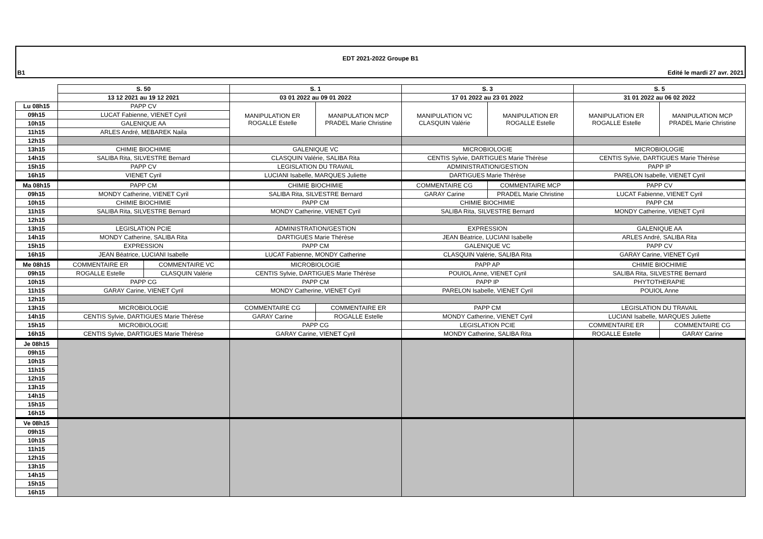EDT 2021-2022 Groupe B1
B1 Edité le mardi 27 avr. 2021
| | S. 50 | | S. 1 | | S. 3 | | S. 5 | |
| | 13 12 2021 au 19 12 2021 | | 03 01 2022 au 09 01 2022 | | 17 01 2022 au 23 01 2022 | | 31 01 2022 au 06 02 2022 | |
| Lu 08h15 | PAPP CV | | MANIPULATION ER ROGALLE Estelle | MANIPULATION MCP PRADEL Marie Christine | MANIPULATION VC CLASQUIN Valérie | MANIPULATION ER ROGALLE Estelle | MANIPULATION ER ROGALLE Estelle | MANIPULATION MCP PRADEL Marie Christine |
| 09h15 | LUCAT Fabienne, VIENET Cyril | | | | | | | |
| 10h15 | GALENIQUE AA | | | | | | | |
| 11h15 | ARLES André, MEBAREK Naila | | | | | | | |
| 12h15 | | | | | | | | |
| 13h15 | CHIMIE BIOCHIMIE | | GALENIQUE VC | | MICROBIOLOGIE | | MICROBIOLOGIE | |
| 14h15 | SALIBA Rita, SILVESTRE Bernard | | CLASQUIN Valérie, SALIBA Rita | | CENTIS Sylvie, DARTIGUES Marie Thérèse | | CENTIS Sylvie, DARTIGUES Marie Thérèse | |
| 15h15 | PAPP CV | | LEGISLATION DU TRAVAIL | | ADMINISTRATION/GESTION | | PAPP IP | |
| 16h15 | VIENET Cyril | | LUCIANI Isabelle, MARQUES Juliette | | DARTIGUES Marie Thérèse | | PARELON Isabelle, VIENET Cyril | |
| Ma 08h15 | PAPP CM | | CHIMIE BIOCHIMIE | | COMMENTAIRE CG | COMMENTAIRE MCP | PAPP CV | |
| 09h15 | MONDY Catherine, VIENET Cyril | | SALIBA Rita, SILVESTRE Bernard | | GARAY Carine | PRADEL Marie Christine | LUCAT Fabienne, VIENET Cyril | |
| 10h15 | CHIMIE BIOCHIMIE | | PAPP CM | | CHIMIE BIOCHIMIE | | PAPP CM | |
| 11h15 | SALIBA Rita, SILVESTRE Bernard | | MONDY Catherine, VIENET Cyril | | SALIBA Rita, SILVESTRE Bernard | | MONDY Catherine, VIENET Cyril | |
| 12h15 | | | | | | | | |
| 13h15 | LEGISLATION PCIE | | ADMINISTRATION/GESTION | | EXPRESSION | | GALENIQUE AA | |
| 14h15 | MONDY Catherine, SALIBA Rita | | DARTIGUES Marie Thérèse | | JEAN Béatrice, LUCIANI Isabelle | | ARLES André, SALIBA Rita | |
| 15h15 | EXPRESSION | | PAPP CM | | GALENIQUE VC | | PAPP CV | |
| 16h15 | JEAN Béatrice, LUCIANI Isabelle | | LUCAT Fabienne, MONDY Catherine | | CLASQUIN Valérie, SALIBA Rita | | GARAY Carine, VIENET Cyril | |
| Me 08h15 | COMMENTAIRE ER | COMMENTAIRE VC | MICROBIOLOGIE | | PAPP AP | | CHIMIE BIOCHIMIE | |
| 09h15 | ROGALLE Estelle | CLASQUIN Valérie | CENTIS Sylvie, DARTIGUES Marie Thérèse | | POUIOL Anne, VIENET Cyril | | SALIBA Rita, SILVESTRE Bernard | |
| 10h15 | PAPP CG | | PAPP CM | | PAPP IP | | PHYTOTHERAPIE | |
| 11h15 | GARAY Carine, VIENET Cyril | | MONDY Catherine, VIENET Cyril | | PARELON Isabelle, VIENET Cyril | | POUIOL Anne | |
| 12h15 | | | | | | | | |
| 13h15 | MICROBIOLOGIE | | COMMENTAIRE CG | COMMENTAIRE ER | PAPP CM | | LEGISLATION DU TRAVAIL | |
| 14h15 | CENTIS Sylvie, DARTIGUES Marie Thérèse | | GARAY Carine | ROGALLE Estelle | MONDY Catherine, VIENET Cyril | | LUCIANI Isabelle, MARQUES Juliette | |
| 15h15 | MICROBIOLOGIE | | PAPP CG | | LEGISLATION PCIE | | COMMENTAIRE ER | COMMENTAIRE CG |
| 16h15 | CENTIS Sylvie, DARTIGUES Marie Thérèse | | GARAY Carine, VIENET Cyril | | MONDY Catherine, SALIBA Rita | | ROGALLE Estelle | GARAY Carine |
| Je 08h15 | | | | | | | | |
| 09h15 | | | | | | | | |
| 10h15 | | | | | | | | |
| 11h15 | | | | | | | | |
| 12h15 | | | | | | | | |
| 13h15 | | | | | | | | |
| 14h15 | | | | | | | | |
| 15h15 | | | | | | | | |
| 16h15 | | | | | | | | |
| Ve 08h15 | | | | | | | | |
| 09h15 | | | | | | | | |
| 10h15 | | | | | | | | |
| 11h15 | | | | | | | | |
| 12h15 | | | | | | | | |
| 13h15 | | | | | | | | |
| 14h15 | | | | | | | | |
| 15h15 | | | | | | | | |
| 16h15 | | | | | | | | |